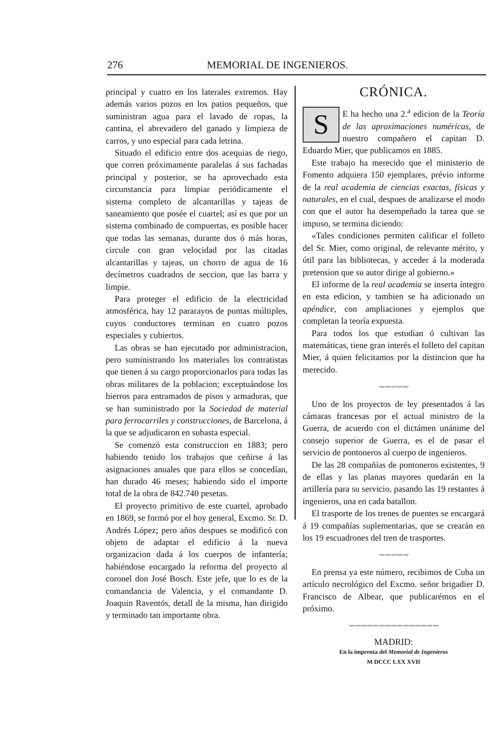276 MEMORIAL DE INGENIEROS.
principal y cuatro en los laterales extremos. Hay además varios pozos en los patios pequeños, que suministran agua para el lavado de ropas, la cantina, el abrevadero del ganado y limpieza de carros, y uno especial para cada letrina.
Situado el edificio entre dos acequias de riego, que corren próximamente paralelas á sus fachadas principal y posterior, se ha aprovechado esta circunstancia para limpiar periódicamente el sistema completo de alcantarillas y tajeas de saneamiento que posée el cuartel; así es que por un sistema combinado de compuertas, es posible hacer que todas las semanas, durante dos ó más horas, circule con gran velocidad por las citadas alcantarillas y tajeas, un chorro de agua de 16 decímetros cuadrados de seccion, que las barra y limpie.
Para proteger el edificio de la electricidad atmosférica, hay 12 pararayos de puntas múltiples, cuyos conductores terminan en cuatro pozos especiales y cubiertos.
Las obras se han ejecutado por administracion, pero suministrando los materiales los contratistas que tienen á su cargo proporcionarlos para todas las obras militares de la poblacion; exceptuándose los hierros para entramados de pisos y armaduras, que se han suministrado por la Sociedad de material para ferrocarriles y construcciones, de Barcelona, á la que se adjudicaron en subasta especial.
Se comenzó esta construccion en 1883; pero habiendo tenido los trabajos que ceñirse á las asignaciones anuales que para ellos se concedían, han durado 46 meses; habiendo sido el importe total de la obra de 842.740 pesetas.
El proyecto primitivo de este cuartel, aprobado en 1869, se formó por el hoy general, Excmo. Sr. D. Andrés López; pero años despues se modificó con objeto de adaptar el edificio á la nueva organizacion dada á los cuerpos de infantería; habiéndose encargado la reforma del proyecto al coronel don José Bosch. Este jefe, que lo es de la comandancia de Valencia, y el comandante D. Joaquin Raventós, detall de la misma, han dirigido y terminado tan importante obra.
CRÓNICA.
SE ha hecho una 2.<sup>a</sup> edicion de la Teoría de las aproximaciones numéricas, de nuestro compañero el capitan D. Eduardo Mier, que publicamos en 1885.
Este trabajo ha merecido que el ministerio de Fomento adquiera 150 ejemplares, prévio informe de la real academia de ciencias exactas, físicas y naturales, en el cual, despues de analizarse el modo con que el autor ha desempeñado la tarea que se impuso, se termina diciendo:
«Tales condiciones permiten calificar el folleto del Sr. Mier, como original, de relevante mérito, y útil para las bibliotecas, y acceder á la moderada pretension que su autor dirige al gobierno.»
El informe de la real academia se inserta íntegro en esta edicion, y tambien se ha adicionado un apéndice, con ampliaciones y ejemplos que completan la teoría expuesta.
Para todos los que estudian ó cultivan las matemáticas, tiene gran interés el folleto del capitan Mier, á quien felicitamos por la distincion que ha merecido.
〰〰〰〰〰
Uno de los proyectos de ley presentados á las cámaras francesas por el actual ministro de la Guerra, de acuerdo con el dictámen unánime del consejo superior de Guerra, es el de pasar el servicio de pontoneros al cuerpo de ingenieros.
De las 28 compañías de pontoneros existentes, 9 de ellas y las planas mayores quedarán en la artillería para su servicio, pasando las 19 restantes á ingenieros, una en cada batallon.
El trasporte de los trenes de puentes se encargará á 19 compañías suplementarias, que se crearán en los 19 escuadrones del tren de trasportes.
〰〰〰〰〰
En prensa ya este número, recibimos de Cuba un artículo necrológico del Excmo. señor brigadier D. Francisco de Albear, que publicarémos en el próximo.
〰〰〰〰〰〰〰〰〰〰〰〰〰〰〰
MADRID:
En la imprenta del Memorial de Ingenieros
M DCCC LXX XVII